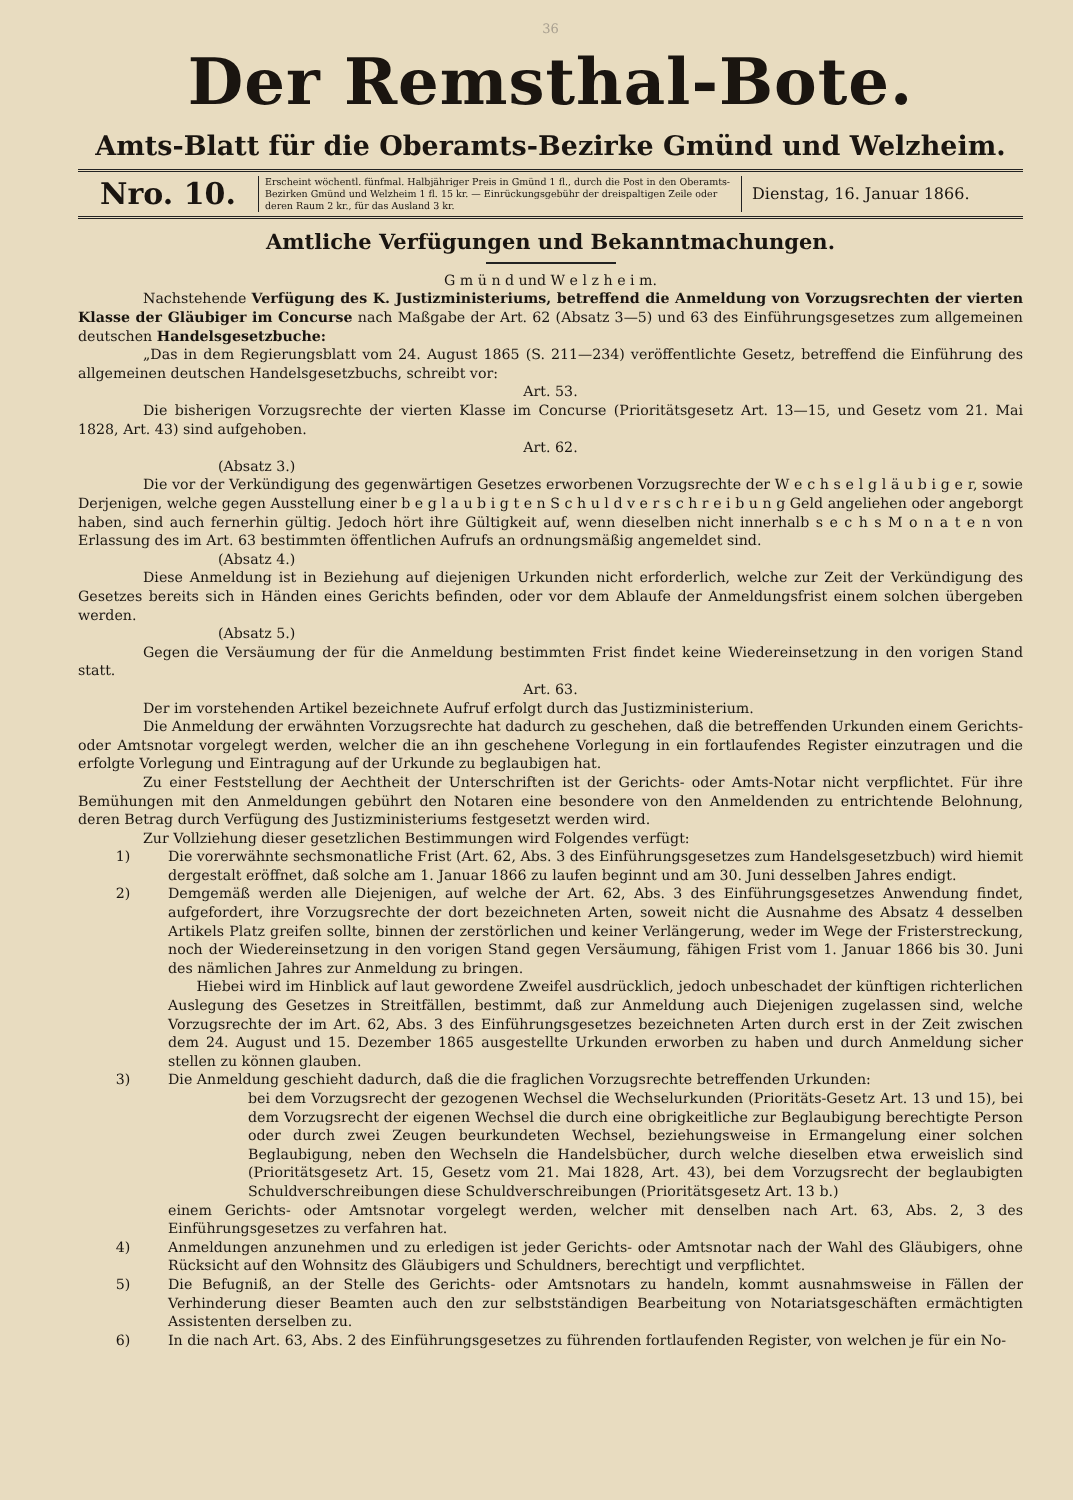36
Der Remsthal-Bote.
Amts-Blatt für die Oberamts-Bezirke Gmünd und Welzheim.
Nro. 10.
Erscheint wöchentl. fünfmal. Halbjähriger Preis in Gmünd 1 fl., durch die Post in den Oberamts-Bezirken Gmünd und Welzheim 1 fl. 15 kr. — Einrückungsgebühr der dreispaltigen Zeile oder deren Raum 2 kr., für das Ausland 3 kr.
Dienstag, 16. Januar 1866.
Amtliche Verfügungen und Bekanntmachungen.
G m ü n d und W e l z h e i m.
Nachstehende Verfügung des K. Justizministeriums, betreffend die Anmeldung von Vorzugsrechten der vierten Klasse der Gläubiger im Concurse nach Maßgabe der Art. 62 (Absatz 3—5) und 63 des Einführungsgesetzes zum allgemeinen deutschen Handelsgesetzbuche:
„Das in dem Regierungsblatt vom 24. August 1865 (S. 211—234) veröffentlichte Gesetz, betreffend die Einführung des allgemeinen deutschen Handelsgesetzbuchs, schreibt vor:
Art. 53.
Die bisherigen Vorzugsrechte der vierten Klasse im Concurse (Prioritätsgesetz Art. 13—15, und Gesetz vom 21. Mai 1828, Art. 43) sind aufgehoben.
Art. 62.
(Absatz 3.)
Die vor der Verkündigung des gegenwärtigen Gesetzes erworbenen Vorzugsrechte der W e c h s e l g l ä u b i g e r, sowie Derjenigen, welche gegen Ausstellung einer b e g l a u b i g t e n S c h u l d v e r s c h r e i b u n g Geld angeliehen oder angeborgt haben, sind auch fernerhin gültig. Jedoch hört ihre Gültigkeit auf, wenn dieselben nicht innerhalb s e c h s M o n a t e n von Erlassung des im Art. 63 bestimmten öffentlichen Aufrufs an ordnungsmäßig angemeldet sind.
(Absatz 4.)
Diese Anmeldung ist in Beziehung auf diejenigen Urkunden nicht erforderlich, welche zur Zeit der Verkündigung des Gesetzes bereits sich in Händen eines Gerichts befinden, oder vor dem Ablaufe der Anmeldungsfrist einem solchen übergeben werden.
(Absatz 5.)
Gegen die Versäumung der für die Anmeldung bestimmten Frist findet keine Wiedereinsetzung in den vorigen Stand statt.
Art. 63.
Der im vorstehenden Artikel bezeichnete Aufruf erfolgt durch das Justizministerium.
Die Anmeldung der erwähnten Vorzugsrechte hat dadurch zu geschehen, daß die betreffenden Urkunden einem Gerichts- oder Amtsnotar vorgelegt werden, welcher die an ihn geschehene Vorlegung in ein fortlaufendes Register einzutragen und die erfolgte Vorlegung und Eintragung auf der Urkunde zu beglaubigen hat.
Zu einer Feststellung der Aechtheit der Unterschriften ist der Gerichts- oder Amts-Notar nicht verpflichtet. Für ihre Bemühungen mit den Anmeldungen gebührt den Notaren eine besondere von den Anmeldenden zu entrichtende Belohnung, deren Betrag durch Verfügung des Justizministeriums festgesetzt werden wird.
Zur Vollziehung dieser gesetzlichen Bestimmungen wird Folgendes verfügt:
1) Die vorerwähnte sechsmonatliche Frist (Art. 62, Abs. 3 des Einführungsgesetzes zum Handelsgesetzbuch) wird hiemit dergestalt eröffnet, daß solche am 1. Januar 1866 zu laufen beginnt und am 30. Juni desselben Jahres endigt.
2) Demgemäß werden alle Diejenigen, auf welche der Art. 62, Abs. 3 des Einführungsgesetzes Anwendung findet, aufgefordert, ihre Vorzugsrechte der dort bezeichneten Arten, soweit nicht die Ausnahme des Absatz 4 desselben Artikels Platz greifen sollte, binnen der zerstörlichen und keiner Verlängerung, weder im Wege der Fristerstreckung, noch der Wiedereinsetzung in den vorigen Stand gegen Versäumung, fähigen Frist vom 1. Januar 1866 bis 30. Juni des nämlichen Jahres zur Anmeldung zu bringen.
Hiebei wird im Hinblick auf laut gewordene Zweifel ausdrücklich, jedoch unbeschadet der künftigen richterlichen Auslegung des Gesetzes in Streitfällen, bestimmt, daß zur Anmeldung auch Diejenigen zugelassen sind, welche Vorzugsrechte der im Art. 62, Abs. 3 des Einführungsgesetzes bezeichneten Arten durch erst in der Zeit zwischen dem 24. August und 15. Dezember 1865 ausgestellte Urkunden erworben zu haben und durch Anmeldung sicher stellen zu können glauben.
3) Die Anmeldung geschieht dadurch, daß die die fraglichen Vorzugsrechte betreffenden Urkunden:
bei dem Vorzugsrecht der gezogenen Wechsel die Wechselurkunden (Prioritäts-Gesetz Art. 13 und 15), bei dem Vorzugsrecht der eigenen Wechsel die durch eine obrigkeitliche zur Beglaubigung berechtigte Person oder durch zwei Zeugen beurkundeten Wechsel, beziehungsweise in Ermangelung einer solchen Beglaubigung, neben den Wechseln die Handelsbücher, durch welche dieselben etwa erweislich sind (Prioritätsgesetz Art. 15, Gesetz vom 21. Mai 1828, Art. 43), bei dem Vorzugsrecht der beglaubigten Schuldverschreibungen diese Schuldverschreibungen (Prioritätsgesetz Art. 13 b.)
einem Gerichts- oder Amtsnotar vorgelegt werden, welcher mit denselben nach Art. 63, Abs. 2, 3 des Einführungsgesetzes zu verfahren hat.
4) Anmeldungen anzunehmen und zu erledigen ist jeder Gerichts- oder Amtsnotar nach der Wahl des Gläubigers, ohne Rücksicht auf den Wohnsitz des Gläubigers und Schuldners, berechtigt und verpflichtet.
5) Die Befugniß, an der Stelle des Gerichts- oder Amtsnotars zu handeln, kommt ausnahmsweise in Fällen der Verhinderung dieser Beamten auch den zur selbstständigen Bearbeitung von Notariatsgeschäften ermächtigten Assistenten derselben zu.
6) In die nach Art. 63, Abs. 2 des Einführungsgesetzes zu führenden fortlaufenden Register, von welchen je für ein No-